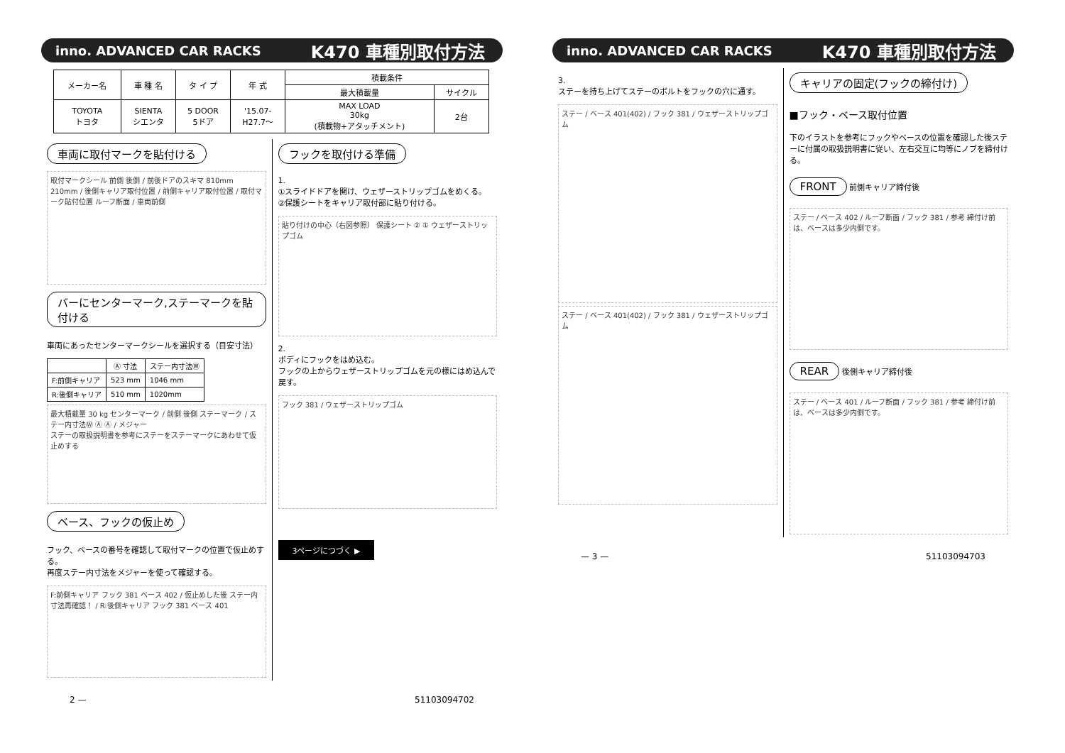inno. ADVANCED CAR RACKS K470 車種別取付方法
| メーカー名 | 車 種 名 | タ イ プ | 年 式 | 積載条件 | |
| --- | --- | --- | --- | --- | --- |
| | | | | 最大積載量 | サイクル |
| TOYOTA トヨタ | SIENTA シエンタ | 5 DOOR 5ドア | '15.07- H27.7～ | MAX LOAD 30kg (積載物+アタッチメント) | 2台 |
車両に取付マークを貼付ける
取付マークシール 前側 後側 / 前後ドアのスキマ 810mm 210mm / 後側キャリア取付位置 / 前側キャリア取付位置 / 取付マーク貼付位置 ルーフ断面 / 車両前側
バーにセンターマーク,ステーマークを貼付ける
車両にあったセンターマークシールを選択する（目安寸法）
| | Ⓐ 寸法 | ステー内寸法Ⓦ |
| --- | --- | --- |
| F:前側キャリア | 523 mm | 1046 mm |
| R:後側キャリア | 510 mm | 1020mm |
最大積載量 30 kg センターマーク / 前側 後側 ステーマーク / ステー内寸法Ⓦ Ⓐ Ⓐ / メジャー
ステーの取扱説明書を参考にステーをステーマークにあわせて仮止めする
ベース、フックの仮止め
フック、ベースの番号を確認して取付マークの位置で仮止めする。
再度ステー内寸法をメジャーを使って確認する。
F:前側キャリア フック 381 ベース 402 / 仮止めした後 ステー内寸法再確認！ / R:後側キャリア フック 381 ベース 401
フックを取付ける準備
1.
①スライドドアを開け、ウェザーストリップゴムをめくる。
②保護シートをキャリア取付部に貼り付ける。
貼り付けの中心（右図参照） 保護シート ② ① ウェザーストリップゴム
2.
ボディにフックをはめ込む。
フックの上からウェザーストリップゴムを元の様にはめ込んで戻す。
フック 381 / ウェザーストリップゴム
3ページにつづく ▶
2 — 51103094702
inno. ADVANCED CAR RACKS K470 車種別取付方法
3.
ステーを持ち上げてステーのボルトをフックの穴に通す。
ステー / ベース 401(402) / フック 381 / ウェザーストリップゴム
ステー / ベース 401(402) / フック 381 / ウェザーストリップゴム
キャリアの固定(フックの締付け)
■フック・ベース取付位置
下のイラストを参考にフックやベースの位置を確認した後ステーに付属の取扱説明書に従い、左右交互に均等にノブを締付ける。
FRONT 前側キャリア締付後
ステー / ベース 402 / ルーフ断面 / フック 381 / 参考 締付け前は、ベースは多少内側です。
REAR 後側キャリア締付後
ステー / ベース 401 / ルーフ断面 / フック 381 / 参考 締付け前は、ベースは多少内側です。
— 3 — 51103094703